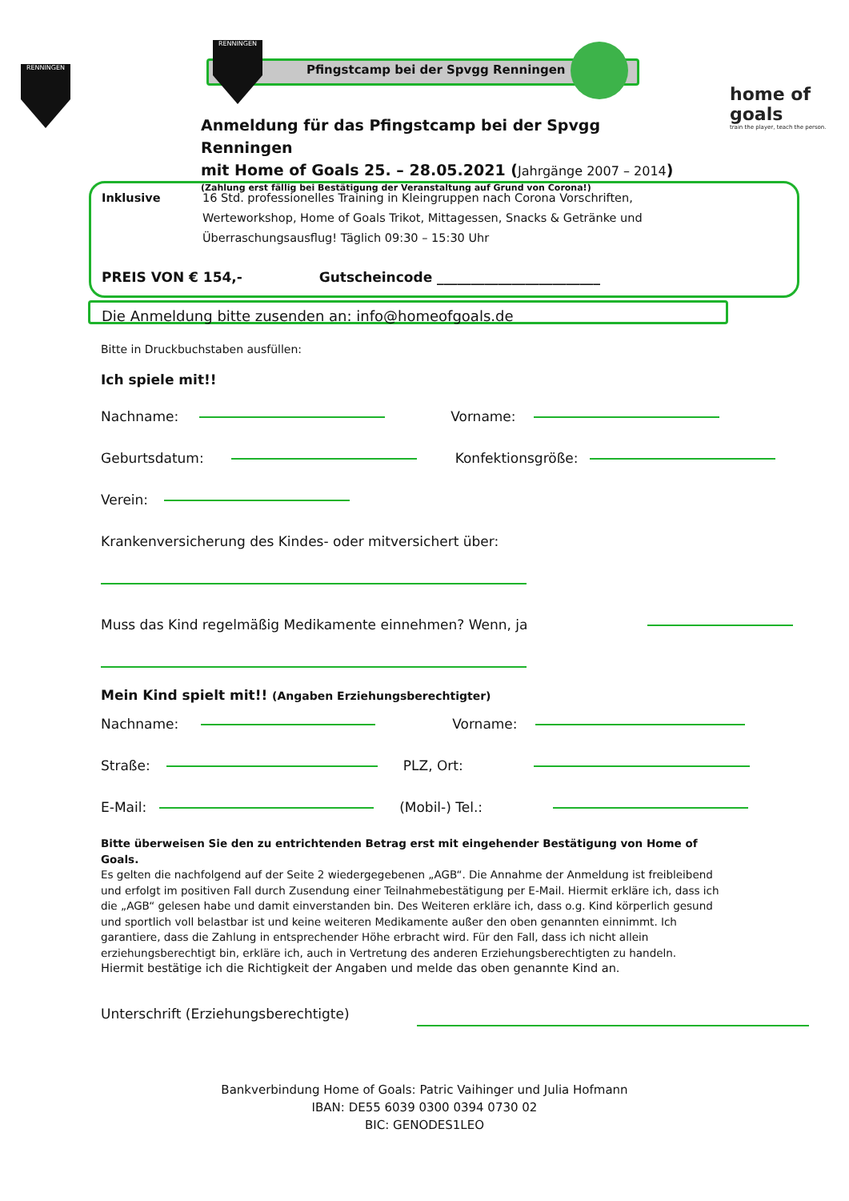RENNINGEN
RENNINGEN
Pfingstcamp bei der Spvgg Renningen
home of goals
train the player, teach the person.
Anmeldung für das Pfingstcamp bei der Spvgg Renningen
mit Home of Goals 25. – 28.05.2021 (Jahrgänge 2007 – 2014)
(Zahlung erst fällig bei Bestätigung der Veranstaltung auf Grund von Corona!)
Inklusive 16 Std. professionelles Training in Kleingruppen nach Corona Vorschriften,
Werteworkshop, Home of Goals Trikot, Mittagessen, Snacks & Getränke und
Überraschungsausflug! Täglich 09:30 – 15:30 Uhr
PREIS VON € 154,- Gutscheincode ________________________
Die Anmeldung bitte zusenden an: info@homeofgoals.de
Bitte in Druckbuchstaben ausfüllen:
Ich spiele mit!!
Nachname: Vorname:
Geburtsdatum: Konfektionsgröße:
Verein:
Krankenversicherung des Kindes- oder mitversichert über:
Muss das Kind regelmäßig Medikamente einnehmen? Wenn, ja
Mein Kind spielt mit!! (Angaben Erziehungsberechtigter)
Nachname: Vorname:
Straße: PLZ, Ort:
E-Mail: (Mobil-) Tel.:
Bitte überweisen Sie den zu entrichtenden Betrag erst mit eingehender Bestätigung von Home of Goals.
Es gelten die nachfolgend auf der Seite 2 wiedergegebenen „AGB“. Die Annahme der Anmeldung ist freibleibend und erfolgt im positiven Fall durch Zusendung einer Teilnahmebestätigung per E-Mail. Hiermit erkläre ich, dass ich die „AGB“ gelesen habe und damit einverstanden bin. Des Weiteren erkläre ich, dass o.g. Kind körperlich gesund und sportlich voll belastbar ist und keine weiteren Medikamente außer den oben genannten einnimmt. Ich garantiere, dass die Zahlung in entsprechender Höhe erbracht wird. Für den Fall, dass ich nicht allein erziehungsberechtigt bin, erkläre ich, auch in Vertretung des anderen Erziehungsberechtigten zu handeln.
Hiermit bestätige ich die Richtigkeit der Angaben und melde das oben genannte Kind an.
Unterschrift (Erziehungsberechtigte)
Bankverbindung Home of Goals: Patric Vaihinger und Julia Hofmann
IBAN: DE55 6039 0300 0394 0730 02
BIC: GENODES1LEO